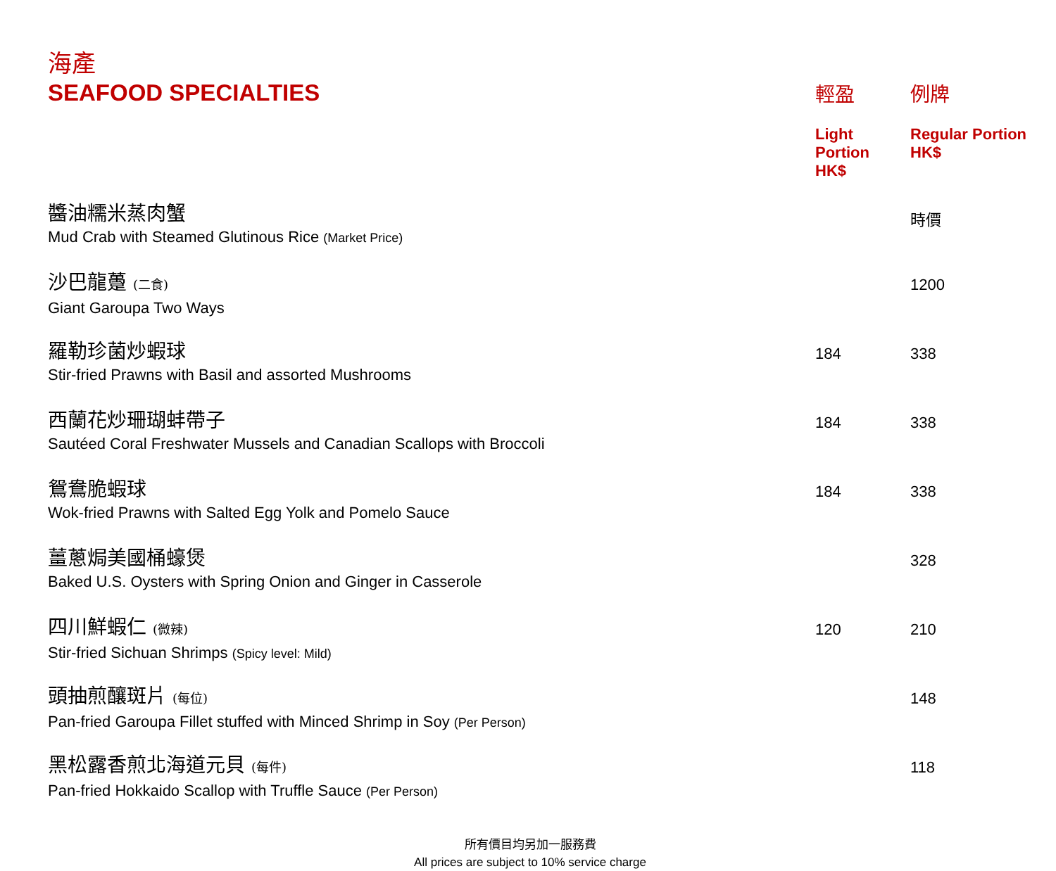| 海產 SEAFOOD SPECIALTIES | 輕盈 Light Portion HK$ | 例牌 Regular Portion HK$ |
| 醬油糯米蒸肉蟹 Mud Crab with Steamed Glutinous Rice (Market Price) | | 時價 |
| 沙巴龍躉 (二食) Giant Garoupa Two Ways | | 1200 |
| 羅勒珍菌炒蝦球 Stir-fried Prawns with Basil and assorted Mushrooms | 184 | 338 |
| 西蘭花炒珊瑚蚌帶子 Sautéed Coral Freshwater Mussels and Canadian Scallops with Broccoli | 184 | 338 |
| 鴛鴦脆蝦球 Wok-fried Prawns with Salted Egg Yolk and Pomelo Sauce | 184 | 338 |
| 薑蔥焗美國桶蠔煲 Baked U.S. Oysters with Spring Onion and Ginger in Casserole | | 328 |
| 四川鮮蝦仁 (微辣) Stir-fried Sichuan Shrimps (Spicy level: Mild) | 120 | 210 |
| 頭抽煎釀斑片 (每位) Pan-fried Garoupa Fillet stuffed with Minced Shrimp in Soy (Per Person) | | 148 |
| 黑松露香煎北海道元貝 (每件) Pan-fried Hokkaido Scallop with Truffle Sauce (Per Person) | | 118 |
所有價目均另加一服務費
All prices are subject to 10% service charge